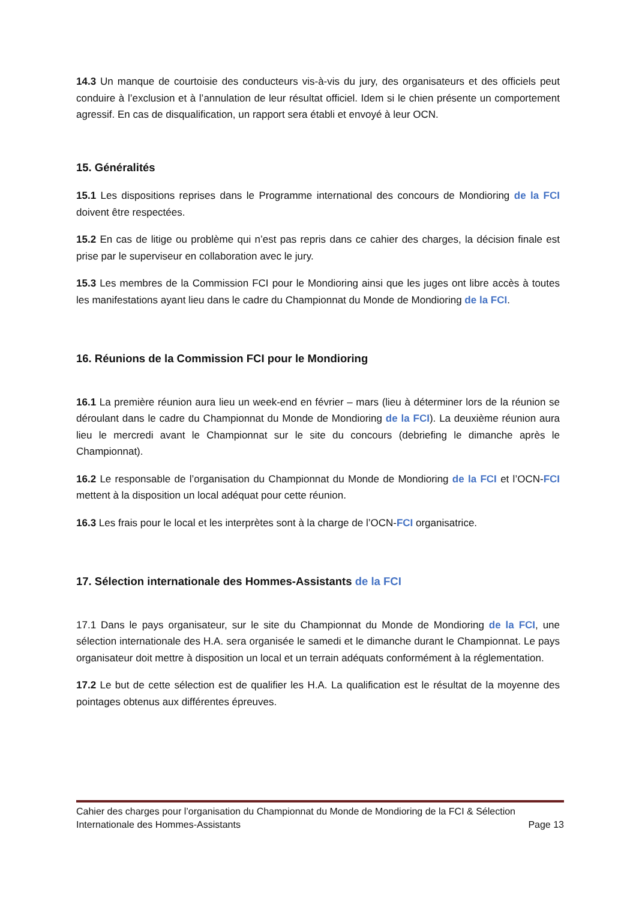14.3 Un manque de courtoisie des conducteurs vis-à-vis du jury, des organisateurs et des officiels peut conduire à l’exclusion et à l’annulation de leur résultat officiel. Idem si le chien présente un comportement agressif. En cas de disqualification, un rapport sera établi et envoyé à leur OCN.
15. Généralités
15.1 Les dispositions reprises dans le Programme international des concours de Mondioring de la FCI doivent être respectées.
15.2 En cas de litige ou problème qui n’est pas repris dans ce cahier des charges, la décision finale est prise par le superviseur en collaboration avec le jury.
15.3 Les membres de la Commission FCI pour le Mondioring ainsi que les juges ont libre accès à toutes les manifestations ayant lieu dans le cadre du Championnat du Monde de Mondioring de la FCI.
16. Réunions de la Commission FCI pour le Mondioring
16.1 La première réunion aura lieu un week-end en février – mars (lieu à déterminer lors de la réunion se déroulant dans le cadre du Championnat du Monde de Mondioring de la FCI). La deuxième réunion aura lieu le mercredi avant le Championnat sur le site du concours (debriefing le dimanche après le Championnat).
16.2 Le responsable de l’organisation du Championnat du Monde de Mondioring de la FCI et l’OCN-FCI mettent à la disposition un local adéquat pour cette réunion.
16.3 Les frais pour le local et les interprètes sont à la charge de l’OCN-FCI organisatrice.
17. Sélection internationale des Hommes-Assistants de la FCI
17.1 Dans le pays organisateur, sur le site du Championnat du Monde de Mondioring de la FCI, une sélection internationale des H.A. sera organisée le samedi et le dimanche durant le Championnat. Le pays organisateur doit mettre à disposition un local et un terrain adéquats conformément à la réglementation.
17.2 Le but de cette sélection est de qualifier les H.A. La qualification est le résultat de la moyenne des pointages obtenus aux différentes épreuves.
Cahier des charges pour l’organisation du Championnat du Monde de Mondioring de la FCI & Sélection
Internationale des Hommes-Assistants Page 13